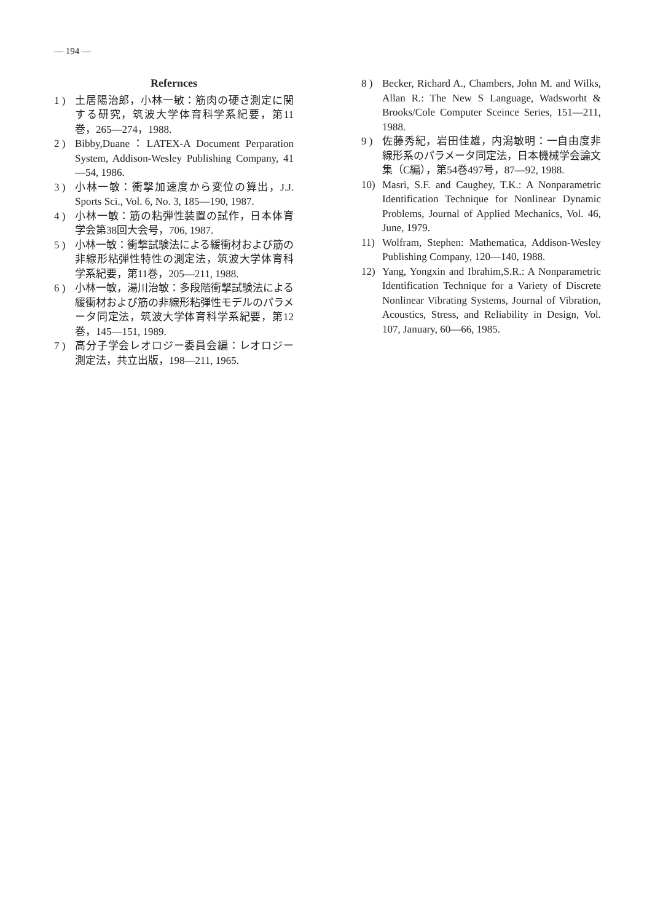— 194 —
Refernces
1 ) 土居陽治郎，小林一敏：筋肉の硬さ測定に関する研究，筑波大学体育科学系紀要，第11巻，265—274，1988.
2 ) Bibby,Duane：LATEX-A Document Perparation System, Addison-Wesley Publishing Company, 41—54, 1986.
3 ) 小林一敏：衝撃加速度から変位の算出，J.J. Sports Sci., Vol. 6, No. 3, 185—190, 1987.
4 ) 小林一敏：筋の粘弾性装置の試作，日本体育学会第38回大会号，706, 1987.
5 ) 小林一敏：衝撃試験法による緩衝材および筋の非線形粘弾性特性の測定法，筑波大学体育科学系紀要，第11巻，205—211, 1988.
6 ) 小林一敏，湯川治敏：多段階衝撃試験法による緩衝材および筋の非線形粘弾性モデルのパラメータ同定法，筑波大学体育科学系紀要，第12巻，145—151, 1989.
7 ) 高分子学会レオロジー委員会編：レオロジー測定法，共立出版，198—211, 1965.
8 ) Becker, Richard A., Chambers, John M. and Wilks, Allan R.: The New S Language, Wadsworht & Brooks/Cole Computer Sceince Series, 151—211, 1988.
9 ) 佐藤秀紀，岩田佳雄，内潟敏明：一自由度非線形系のパラメータ同定法，日本機械学会論文集（C編），第54巻497号，87—92, 1988.
10) Masri, S.F. and Caughey, T.K.: A Nonparametric Identification Technique for Nonlinear Dynamic Problems, Journal of Applied Mechanics, Vol. 46, June, 1979.
11) Wolfram, Stephen: Mathematica, Addison-Wesley Publishing Company, 120—140, 1988.
12) Yang, Yongxin and Ibrahim,S.R.: A Nonparametric Identification Technique for a Variety of Discrete Nonlinear Vibrating Systems, Journal of Vibration, Acoustics, Stress, and Reliability in Design, Vol. 107, January, 60—66, 1985.